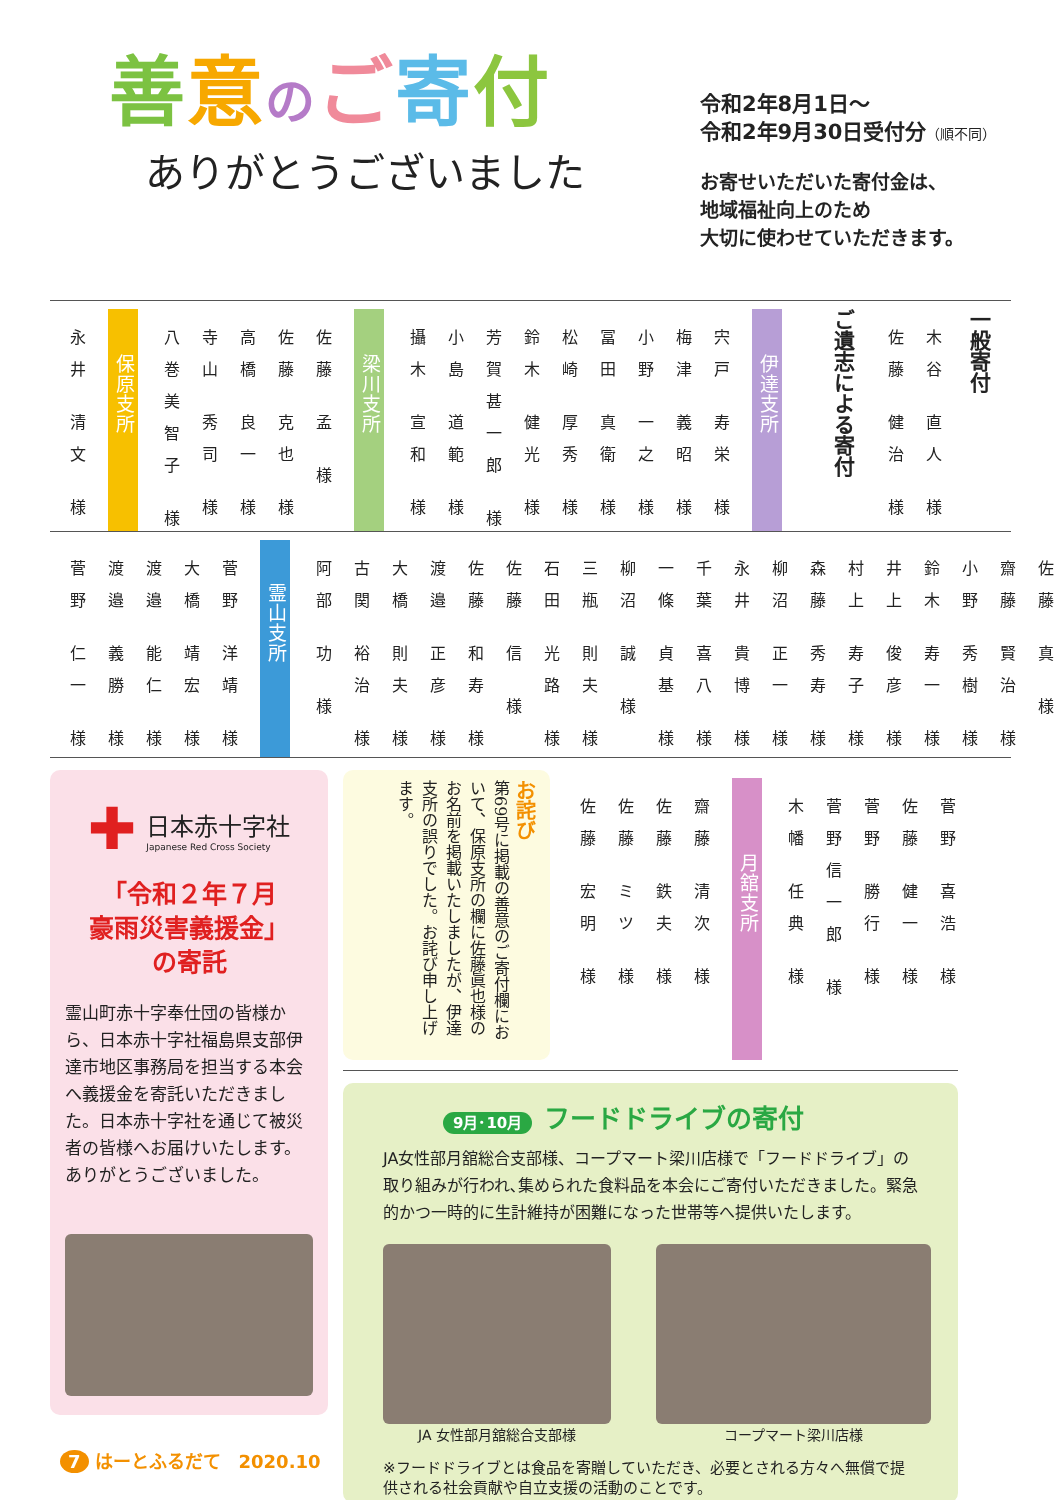善意のご寄付
ありがとうございました
令和2年8月1日～
令和2年9月30日受付分（順不同）
お寄せいただいた寄付金は、
地域福祉向上のため
大切に使わせていただきます。
一般寄付
木谷 直人 様
佐藤 健治 様
ご遺志による寄付
伊達支所
宍戸 寿栄 様
梅津 義昭 様
小野 一之 様
冨田 真衛 様
松崎 厚秀 様
鈴木 健光 様
芳賀甚一郎 様
小島 道範 様
攝木 宣和 様
梁川支所
佐藤 孟 様
佐藤 克也 様
高橋 良一 様
寺山 秀司 様
八巻美智子 様
保原支所
永井 清文 様
佐藤 真 様
齋藤 賢治 様
小野 秀樹 様
鈴木 寿一 様
井上 俊彦 様
村上 寿子 様
森藤 秀寿 様
柳沼 正一 様
永井 貴博 様
千葉 喜八 様
一條 貞基 様
柳沼 誠 様
三瓶 則夫 様
石田 光路 様
佐藤 信 様
佐藤 和寿 様
渡邉 正彦 様
大橋 則夫 様
古関 裕治 様
阿部 功 様
霊山支所
菅野 洋靖 様
大橋 靖宏 様
渡邉 能仁 様
渡邉 義勝 様
菅野 仁一 様
✚
日本赤十字社
Japanese Red Cross Society
「令和２年７月
豪雨災害義援金」
の寄託
霊山町赤十字奉仕団の皆様から、日本赤十字社福島県支部伊達市地区事務局を担当する本会へ義援金を寄託いただきました。日本赤十字社を通じて被災者の皆様へお届けいたします。ありがとうございました。
お詫び
第69号に掲載の善意のご寄付欄において、保原支所の欄に佐藤眞也様のお名前を掲載いたしましたが、伊達支所の誤りでした。お詫び申し上げます。
菅野 喜浩 様
佐藤 健一 様
菅野 勝行 様
菅野信一郎 様
木幡 任典 様
月舘支所
齋藤 清次 様
佐藤 鉄夫 様
佐藤 ミツ 様
佐藤 宏明 様
9月･10月 フードドライブの寄付
JA女性部月舘総合支部様、コープマート梁川店様で「フードドライブ」の取り組みが行われ､集められた食料品を本会にご寄付いただきました。緊急的かつ一時的に生計維持が困難になった世帯等へ提供いたします。
JA 女性部月舘総合支部様 コープマート梁川店様
※フードドライブとは食品を寄贈していただき、必要とされる方々へ無償で提供される社会貢献や自立支援の活動のことです。
7 はーとふるだて　2020.10